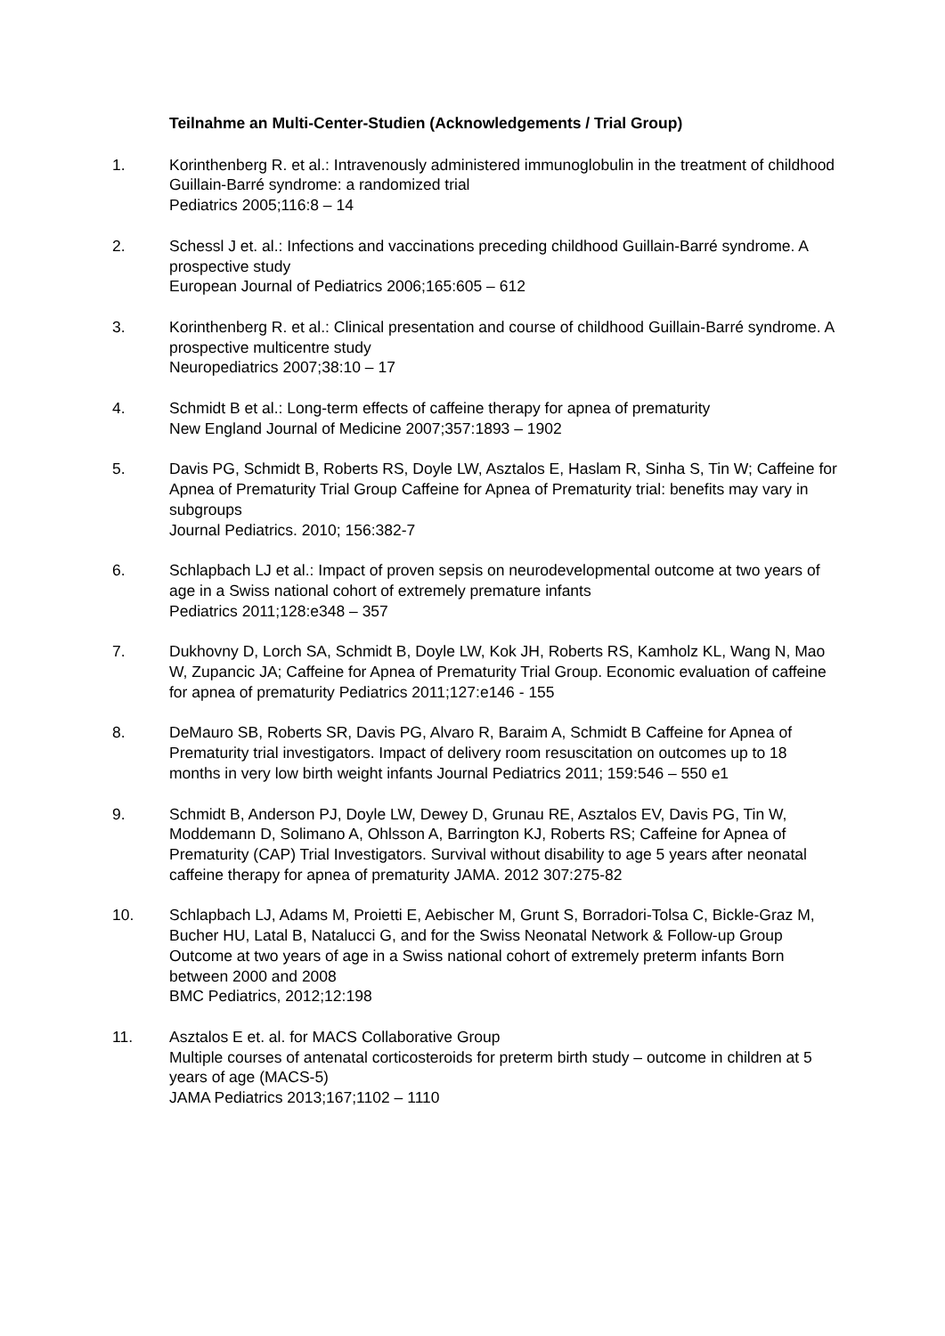Teilnahme an Multi-Center-Studien (Acknowledgements / Trial Group)
1. Korinthenberg R. et al.: Intravenously administered immunoglobulin in the treatment of childhood Guillain-Barré syndrome: a randomized trial
Pediatrics 2005;116:8 – 14
2. Schessl J et. al.: Infections and vaccinations preceding childhood Guillain-Barré syndrome. A prospective study
European Journal of Pediatrics 2006;165:605 – 612
3. Korinthenberg R. et al.: Clinical presentation and course of childhood Guillain-Barré syndrome. A prospective multicentre study
Neuropediatrics 2007;38:10 – 17
4. Schmidt B et al.: Long-term effects of caffeine therapy for apnea of prematurity
New England Journal of Medicine 2007;357:1893 – 1902
5. Davis PG, Schmidt B, Roberts RS, Doyle LW, Asztalos E, Haslam R, Sinha S, Tin W; Caffeine for Apnea of Prematurity Trial Group Caffeine for Apnea of Prematurity trial: benefits may vary in subgroups
Journal Pediatrics. 2010; 156:382-7
6. Schlapbach LJ et al.: Impact of proven sepsis on neurodevelopmental outcome at two years of age in a Swiss national cohort of extremely premature infants
Pediatrics 2011;128:e348 – 357
7. Dukhovny D, Lorch SA, Schmidt B, Doyle LW, Kok JH, Roberts RS, Kamholz KL, Wang N, Mao W, Zupancic JA; Caffeine for Apnea of Prematurity Trial Group. Economic evaluation of caffeine for apnea of prematurity Pediatrics 2011;127:e146 - 155
8. DeMauro SB, Roberts SR, Davis PG, Alvaro R, Baraim A, Schmidt B Caffeine for Apnea of Prematurity trial investigators. Impact of delivery room resuscitation on outcomes up to 18 months in very low birth weight infants Journal Pediatrics 2011; 159:546 – 550 e1
9. Schmidt B, Anderson PJ, Doyle LW, Dewey D, Grunau RE, Asztalos EV, Davis PG, Tin W, Moddemann D, Solimano A, Ohlsson A, Barrington KJ, Roberts RS; Caffeine for Apnea of Prematurity (CAP) Trial Investigators. Survival without disability to age 5 years after neonatal caffeine therapy for apnea of prematurity JAMA. 2012 307:275-82
10. Schlapbach LJ, Adams M, Proietti E, Aebischer M, Grunt S, Borradori-Tolsa C, Bickle-Graz M, Bucher HU, Latal B, Natalucci G, and for the Swiss Neonatal Network & Follow-up Group
Outcome at two years of age in a Swiss national cohort of extremely preterm infants Born between 2000 and 2008
BMC Pediatrics, 2012;12:198
11. Asztalos E et. al. for MACS Collaborative Group
Multiple courses of antenatal corticosteroids for preterm birth study – outcome in children at 5 years of age (MACS-5)
JAMA Pediatrics 2013;167;1102 – 1110